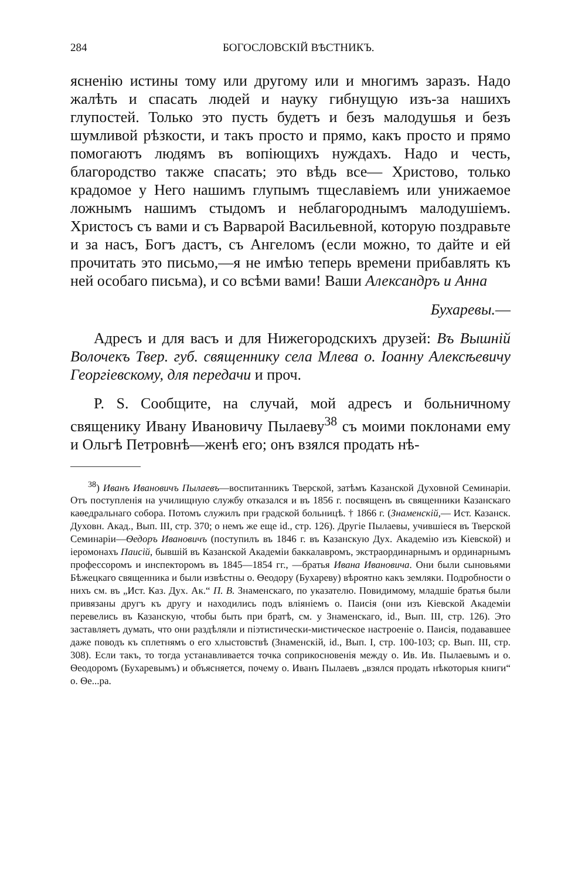284 БОГОСЛОВСКІЙ ВѢСТНИКЪ.
ясненію истины тому или другому или и многимъ заразъ. Надо жалѣть и спасать людей и науку гибнущую изъ-за нашихъ глупостей. Только это пусть будетъ и безъ малодушья и безъ шумливой рѣзкости, и такъ просто и прямо, какъ просто и прямо помогаютъ людямъ въ вопіющихъ нуждахъ. Надо и честь, благородство также спасать; это вѣдь все— Христово, только крадомое у Него нашимъ глупымъ тщеславіемъ или унижаемое ложнымъ нашимъ стыдомъ и неблагороднымъ малодушіемъ. Христосъ съ вами и съ Варварой Васильевной, которую поздравьте и за насъ, Богъ дастъ, съ Ангеломъ (если можно, то дайте и ей прочитать это письмо,—я не имѣю теперь времени прибавлять къ ней особаго письма), и со всѣми вами! Ваши Александръ и Анна
Бухаревы.—
Адресъ и для васъ и для Нижегородскихъ друзей: Въ Вышній Волочекъ Твер. губ. священнику села Млева о. Іоанну Алексѣевичу Георгіевскому, для передачи и проч.
P. S. Сообщите, на случай, мой адресъ и больничному священику Ивану Ивановичу Пылаеву<sup>38</sup> съ моими поклонами ему и Ольгѣ Петровнѣ—женѣ его; онъ взялся продать нѣ-
<sup>38</sup>) Иванъ Ивановичъ Пылаевъ—воспитанникъ Тверской, затѣмъ Казанской Духовной Семинаріи. Отъ поступленія на училищную службу отказался и въ 1856 г. посвященъ въ священники Казанскаго каѳедральнаго собора. Потомъ служилъ при градской больницѣ. † 1866 г. (Знаменскій,— Ист. Казанск. Духовн. Акад., Вып. III, стр. 370; о немъ же еще id., стр. 126). Другіе Пылаевы, учившіеся въ Тверской Семинаріи—Ѳедоръ Ивановичъ (поступилъ въ 1846 г. въ Казанскую Дух. Академію изъ Кіевской) и іеромонахъ Паисій, бывшій въ Казанской Академіи баккалавромъ, экстраординарнымъ и ординарнымъ профессоромъ и инспекторомъ въ 1845—1854 гг., —братья Ивана Ивановича. Они были сыновьями Бѣжецкаго священника и были извѣстны о. Ѳеодору (Бухареву) вѣроятно какъ земляки. Подробности о нихъ см. въ „Ист. Каз. Дух. Ак.“ П. В. Знаменскаго, по указателю. Повидимому, младшіе братья были привязаны другъ къ другу и находились подъ вліяніемъ о. Паисія (они изъ Кіевской Академіи перевелись въ Казанскую, чтобы быть при братѣ, см. у Знаменскаго, id., Вып. III, стр. 126). Это заставляетъ думать, что они раздѣляли и піэтистически-мистическое настроеніе о. Паисія, подававшее даже поводъ къ сплетнямъ о его хлыстовствѣ (Знаменскій, id., Вып. I, стр. 100-103; ср. Вып. III, стр. 308). Если такъ, то тогда устанавливается точка соприкосновенія между о. Ив. Ив. Пылаевымъ и о. Ѳеодоромъ (Бухаревымъ) и объясняется, почему о. Иванъ Пылаевъ „взялся продать нѣкоторыя книги“ о. Ѳе...ра.